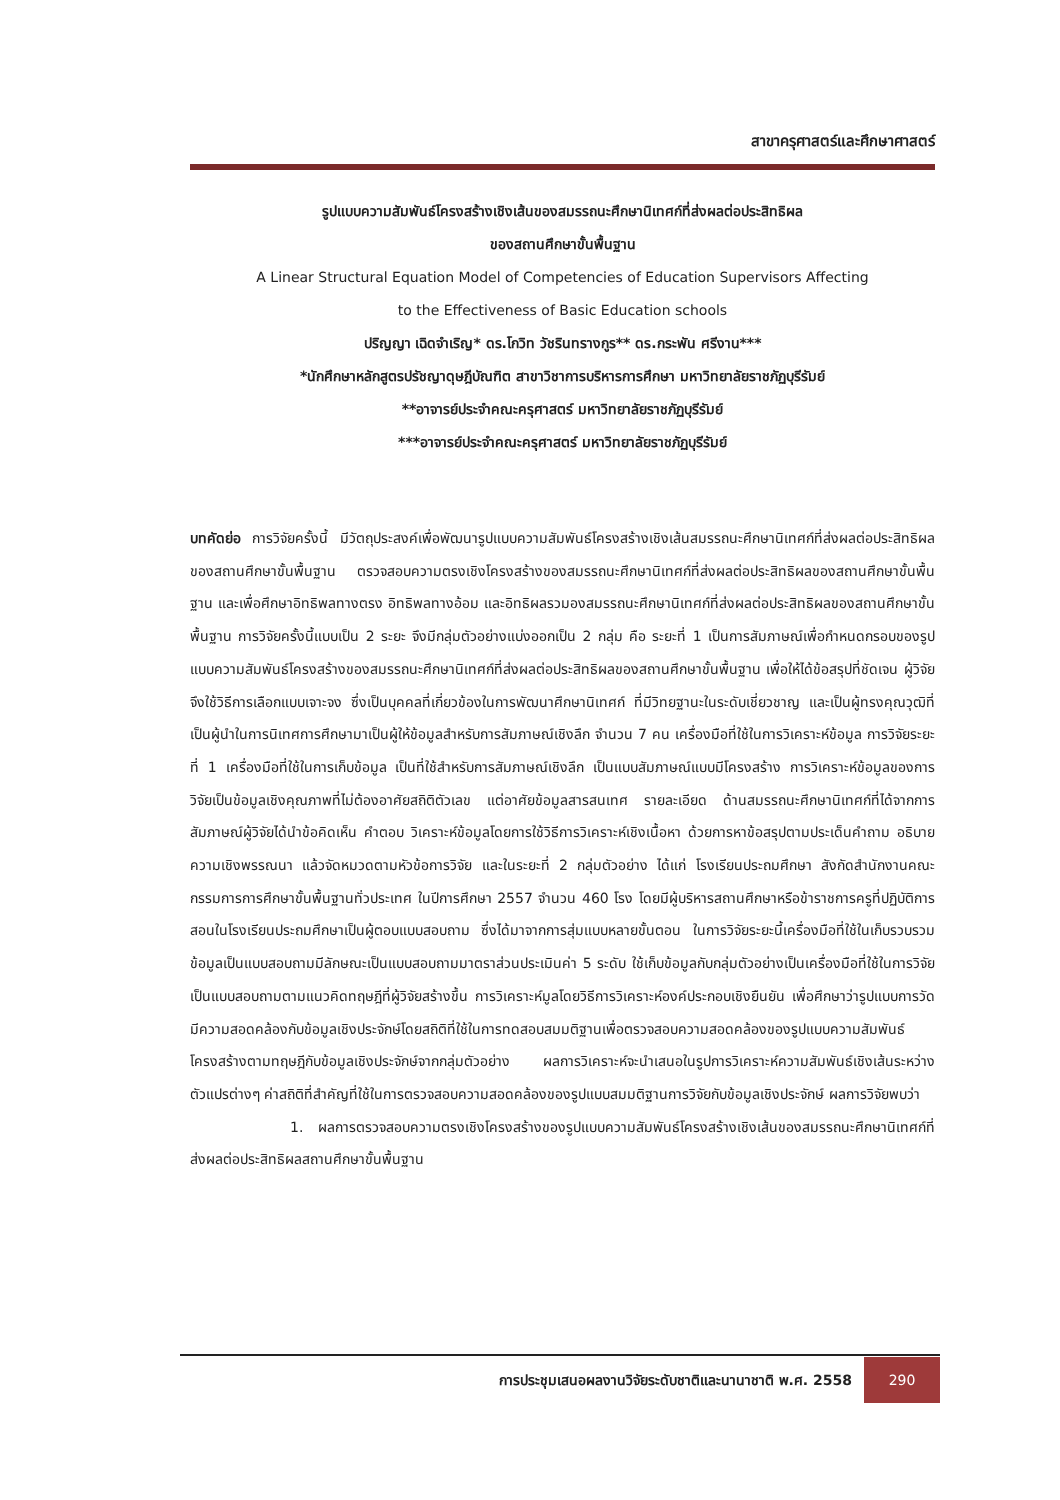สาขาครุศาสตร์และศึกษาศาสตร์
รูปแบบความสัมพันธ์โครงสร้างเชิงเส้นของสมรรถนะศึกษานิเทศก์ที่ส่งผลต่อประสิทธิผล
ของสถานศึกษาขั้นพื้นฐาน
A Linear Structural Equation Model of Competencies of Education Supervisors Affecting
to the Effectiveness of Basic Education schools
ปริญญา เฉิดจำเริญ* ดร.โกวิท วัชรินทรางกูร** ดร.กระพัน ศรีงาน***
*นักศึกษาหลักสูตรปรัชญาดุษฎีบัณฑิต สาขาวิชาการบริหารการศึกษา มหาวิทยาลัยราชภัฏบุรีรัมย์
**อาจารย์ประจำคณะครุศาสตร์ มหาวิทยาลัยราชภัฏบุรีรัมย์
***อาจารย์ประจำคณะครุศาสตร์ มหาวิทยาลัยราชภัฏบุรีรัมย์
บทคัดย่อ การวิจัยครั้งนี้ มีวัตถุประสงค์เพื่อพัฒนารูปแบบความสัมพันธ์โครงสร้างเชิงเส้นสมรรถนะศึกษานิเทศก์ที่ส่งผลต่อประสิทธิผลของสถานศึกษาขั้นพื้นฐาน ตรวจสอบความตรงเชิงโครงสร้างของสมรรถนะศึกษานิเทศก์ที่ส่งผลต่อประสิทธิผลของสถานศึกษาขั้นพื้นฐาน และเพื่อศึกษาอิทธิพลทางตรง อิทธิพลทางอ้อม และอิทธิผลรวมองสมรรถนะศึกษานิเทศก์ที่ส่งผลต่อประสิทธิผลของสถานศึกษาขั้นพื้นฐาน การวิจัยครั้งนี้แบบเป็น 2 ระยะ จึงมีกลุ่มตัวอย่างแบ่งออกเป็น 2 กลุ่ม คือ ระยะที่ 1 เป็นการสัมภาษณ์เพื่อกำหนดกรอบของรูปแบบความสัมพันธ์โครงสร้างของสมรรถนะศึกษานิเทศก์ที่ส่งผลต่อประสิทธิผลของสถานศึกษาขั้นพื้นฐาน เพื่อให้ได้ข้อสรุปที่ชัดเจน ผู้วิจัยจึงใช้วิธีการเลือกแบบเจาะจง ซึ่งเป็นบุคคลที่เกี่ยวข้องในการพัฒนาศึกษานิเทศก์ ที่มีวิทยฐานะในระดับเชี่ยวชาญ และเป็นผู้ทรงคุณวุฒิที่เป็นผู้นำในการนิเทศการศึกษามาเป็นผู้ให้ข้อมูลสำหรับการสัมภาษณ์เชิงลึก จำนวน 7 คน เครื่องมือที่ใช้ในการวิเคราะห์ข้อมูล การวิจัยระยะที่ 1 เครื่องมือที่ใช้ในการเก็บข้อมูล เป็นที่ใช้สำหรับการสัมภาษณ์เชิงลึก เป็นแบบสัมภาษณ์แบบมีโครงสร้าง การวิเคราะห์ข้อมูลของการวิจัยเป็นข้อมูลเชิงคุณภาพที่ไม่ต้องอาศัยสถิติตัวเลข แต่อาศัยข้อมูลสารสนเทศ รายละเอียด ด้านสมรรถนะศึกษานิเทศก์ที่ได้จากการสัมภาษณ์ผู้วิจัยได้นำข้อคิดเห็น คำตอบ วิเคราะห์ข้อมูลโดยการใช้วิธีการวิเคราะห์เชิงเนื้อหา ด้วยการหาข้อสรุปตามประเด็นคำถาม อธิบายความเชิงพรรณนา แล้วจัดหมวดตามหัวข้อการวิจัย และในระยะที่ 2 กลุ่มตัวอย่าง ได้แก่ โรงเรียนประถมศึกษา สังกัดสำนักงานคณะกรรมการการศึกษาขั้นพื้นฐานทั่วประเทศ ในปีการศึกษา 2557 จำนวน 460 โรง โดยมีผู้บริหารสถานศึกษาหรือข้าราชการครูที่ปฏิบัติการสอนในโรงเรียนประถมศึกษาเป็นผู้ตอบแบบสอบถาม ซึ่งได้มาจากการสุ่มแบบหลายขั้นตอน ในการวิจัยระยะนี้เครื่องมือที่ใช้ในเก็บรวบรวมข้อมูลเป็นแบบสอบถามมีลักษณะเป็นแบบสอบถามมาตราส่วนประเมินค่า 5 ระดับ ใช้เก็บข้อมูลกับกลุ่มตัวอย่างเป็นเครื่องมือที่ใช้ในการวิจัยเป็นแบบสอบถามตามแนวคิดทฤษฎีที่ผู้วิจัยสร้างขึ้น การวิเคราะห์มูลโดยวิธีการวิเคราะห์องค์ประกอบเชิงยืนยัน เพื่อศึกษาว่ารูปแบบการวัดมีความสอดคล้องกับข้อมูลเชิงประจักษ์โดยสถิติที่ใช้ในการทดสอบสมมติฐานเพื่อตรวจสอบความสอดคล้องของรูปแบบความสัมพันธ์โครงสร้างตามทฤษฎีกับข้อมูลเชิงประจักษ์จากกลุ่มตัวอย่าง ผลการวิเคราะห์จะนำเสนอในรูปการวิเคราะห์ความสัมพันธ์เชิงเส้นระหว่างตัวแปรต่างๆ ค่าสถิติที่สำคัญที่ใช้ในการตรวจสอบความสอดคล้องของรูปแบบสมมติฐานการวิจัยกับข้อมูลเชิงประจักษ์ ผลการวิจัยพบว่า
1. ผลการตรวจสอบความตรงเชิงโครงสร้างของรูปแบบความสัมพันธ์โครงสร้างเชิงเส้นของสมรรถนะศึกษานิเทศก์ที่ส่งผลต่อประสิทธิผลสถานศึกษาขั้นพื้นฐาน
การประชุมเสนอผลงานวิจัยระดับชาติและนานาชาติ พ.ศ. 2558
290